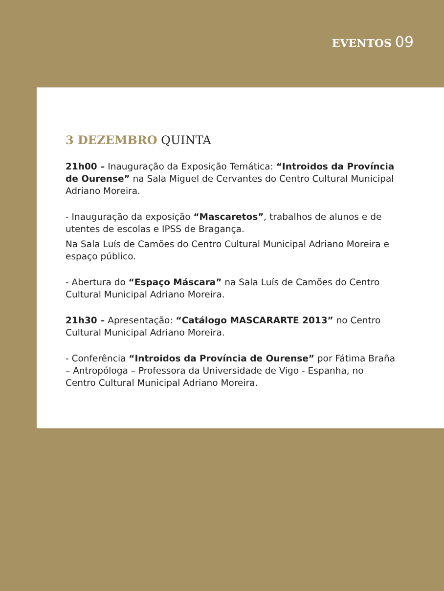EVENTOS 09
3 DEZEMBRO QUINTA
21h00 – Inauguração da Exposição Temática: “Introidos da Província de Ourense” na Sala Miguel de Cervantes do Centro Cultural Municipal Adriano Moreira.
- Inauguração da exposição “Mascaretos”, trabalhos de alunos e de utentes de escolas e IPSS de Bragança.
Na Sala Luís de Camões do Centro Cultural Municipal Adriano Moreira e espaço público.
- Abertura do “Espaço Máscara” na Sala Luís de Camões do Centro Cultural Municipal Adriano Moreira.
21h30 – Apresentação: “Catálogo MASCARARTE 2013” no Centro Cultural Municipal Adriano Moreira.
- Conferência “Introidos da Província de Ourense” por Fátima Braña – Antropóloga – Professora da Universidade de Vigo - Espanha, no Centro Cultural Municipal Adriano Moreira.